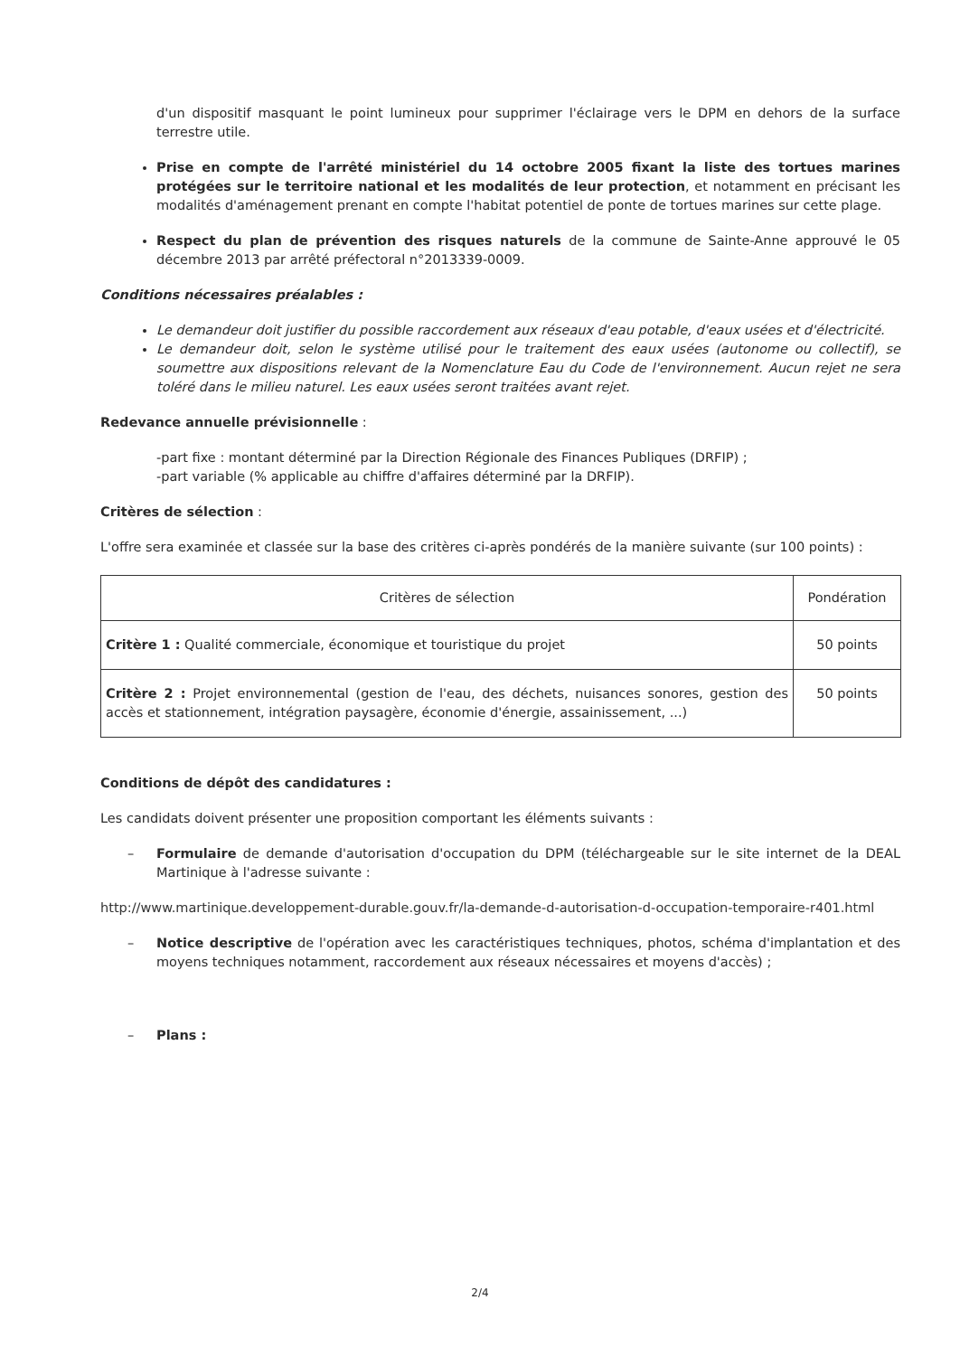d'un dispositif masquant le point lumineux pour supprimer l'éclairage vers le DPM en dehors de la surface terrestre utile.
Prise en compte de l'arrêté ministériel du 14 octobre 2005 fixant la liste des tortues marines protégées sur le territoire national et les modalités de leur protection, et notamment en précisant les modalités d'aménagement prenant en compte l'habitat potentiel de ponte de tortues marines sur cette plage.
Respect du plan de prévention des risques naturels de la commune de Sainte-Anne approuvé le 05 décembre 2013 par arrêté préfectoral n°2013339-0009.
Conditions nécessaires préalables :
Le demandeur doit justifier du possible raccordement aux réseaux d'eau potable, d'eaux usées et d'électricité.
Le demandeur doit, selon le système utilisé pour le traitement des eaux usées (autonome ou collectif), se soumettre aux dispositions relevant de la Nomenclature Eau du Code de l'environnement. Aucun rejet ne sera toléré dans le milieu naturel. Les eaux usées seront traitées avant rejet.
Redevance annuelle prévisionnelle :
-part fixe : montant déterminé par la Direction Régionale des Finances Publiques (DRFIP) ;
-part variable (% applicable au chiffre d'affaires déterminé par la DRFIP).
Critères de sélection :
L'offre sera examinée et classée sur la base des critères ci-après pondérés de la manière suivante (sur 100 points) :
| Critères de sélection | Pondération |
| --- | --- |
| Critère 1 : Qualité commerciale, économique et touristique du projet | 50 points |
| Critère 2 : Projet environnemental (gestion de l'eau, des déchets, nuisances sonores, gestion des accès et stationnement, intégration paysagère, économie d'énergie, assainissement, ...) | 50 points |
Conditions de dépôt des candidatures :
Les candidats doivent présenter une proposition comportant les éléments suivants :
– Formulaire de demande d'autorisation d'occupation du DPM (téléchargeable sur le site internet de la DEAL Martinique à l'adresse suivante :
http://www.martinique.developpement-durable.gouv.fr/la-demande-d-autorisation-d-occupation-temporaire-r401.html
– Notice descriptive de l'opération avec les caractéristiques techniques, photos, schéma d'implantation et des moyens techniques notamment, raccordement aux réseaux nécessaires et moyens d'accès) ;
– Plans :
2/4